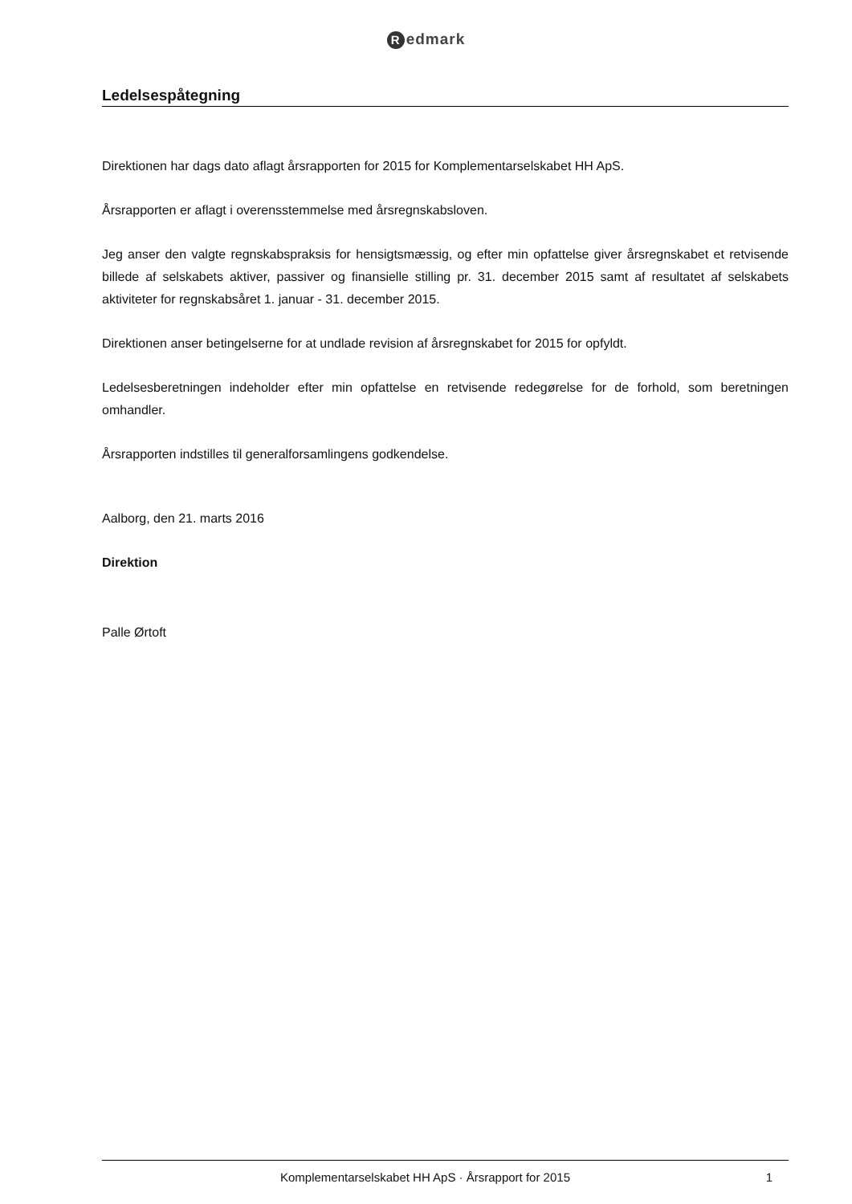Redmark
Ledelsespåtegning
Direktionen har dags dato aflagt årsrapporten for 2015 for Komplementarselskabet HH ApS.
Årsrapporten er aflagt i overensstemmelse med årsregnskabsloven.
Jeg anser den valgte regnskabspraksis for hensigtsmæssig, og efter min opfattelse giver årsregnskabet et retvisende billede af selskabets aktiver, passiver og finansielle stilling pr. 31. december 2015 samt af resultatet af selskabets aktiviteter for regnskabsåret 1. januar - 31. december 2015.
Direktionen anser betingelserne for at undlade revision af årsregnskabet for 2015 for opfyldt.
Ledelsesberetningen indeholder efter min opfattelse en retvisende redegørelse for de forhold, som beretningen omhandler.
Årsrapporten indstilles til generalforsamlingens godkendelse.
Aalborg, den 21. marts 2016
Direktion
Palle Ørtoft
Komplementarselskabet HH ApS · Årsrapport for 2015
1